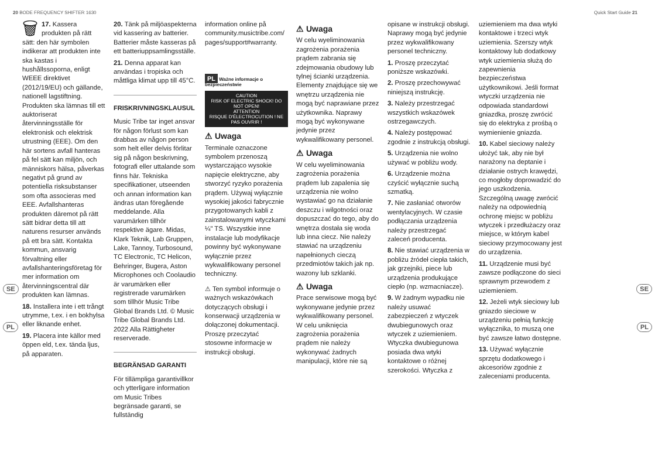20 BODE FREQUENCY SHIFTER 1630 Quick Start Guide 21
SE
PL
SE
PL
🗑 17. Kassera produkten på rätt sätt: den här symbolen indikerar att produkten inte ska kastas i hushållssoporna, enligt WEEE direktivet (2012/19/EU) och gällande, nationell lagstiftning. Produkten ska lämnas till ett auktoriserat återvinningsställe för elektronisk och elektrisk utrustning (EEE). Om den här sortens avfall hanteras på fel sätt kan miljön, och människors hälsa, påverkas negativt på grund av potentiella risksubstanser som ofta associeras med EEE. Avfallshanteras produkten däremot på rätt sätt bidrar detta till att naturens resurser används på ett bra sätt. Kontakta kommun, ansvarig förvaltning eller avfallshanteringsföretag för mer information om återvinningscentral där produkten kan lämnas.
18. Installera inte i ett trångt utrymme, t.ex. i en bokhylsa eller liknande enhet.
19. Placera inte källor med öppen eld, t.ex. tända ljus, på apparaten.
20. Tänk på miljöaspekterna vid kassering av batterier. Batterier måste kasseras på ett batteriuppsamlingsställe.
21. Denna apparat kan användas i tropiska och måttliga klimat upp till 45°C.
FRISKRIVNINGSKLAUSUL
Music Tribe tar inget ansvar för någon förlust som kan drabbas av någon person som helt eller delvis förlitar sig på någon beskrivning, fotografi eller uttalande som finns här. Tekniska specifikationer, utseenden och annan information kan ändras utan föregående meddelande. Alla varumärken tillhör respektive ägare. Midas, Klark Teknik, Lab Gruppen, Lake, Tannoy, Turbosound, TC Electronic, TC Helicon, Behringer, Bugera, Aston Microphones och Coolaudio är varumärken eller registrerade varumärken som tillhör Music Tribe Global Brands Ltd. © Music Tribe Global Brands Ltd. 2022 Alla Rättigheter reserverade.
BEGRÄNSAD GARANTI
För tillämpliga garantivillkor och ytterligare information om Music Tribes begränsade garanti, se fullständig
information online på community.musictribe.com/ pages/support#warranty.
PL Ważne informacje o bezpieczeństwie
CAUTION
RISK OF ELECTRIC SHOCK! DO NOT OPEN!
ATTENTION
RISQUE D'ÉLECTROCUTION ! NE PAS OUVRIR !
⚠ Uwaga
Terminale oznaczone symbolem przenoszą wystarczająco wysokie napięcie elektryczne, aby stworzyć ryzyko porażenia prądem. Używaj wyłącznie wysokiej jakości fabrycznie przygotowanych kabli z zainstalowanymi wtyczkami ¼" TS. Wszystkie inne instalacje lub modyfikacje powinny być wykonywane wyłącznie przez wykwalifikowany personel techniczny.
⚠ Ten symbol informuje o ważnych wskazówkach dotyczących obsługi i konserwacji urządzenia w dołączonej dokumentacji. Proszę przeczytać stosowne informacje w instrukcji obsługi.
⚠ Uwaga
W celu wyeliminowania zagrożenia porażenia prądem zabrania się zdejmowania obudowy lub tylnej ścianki urządzenia. Elementy znajdujące się we wnętrzu urządzenia nie mogą być naprawiane przez użytkownika. Naprawy mogą być wykonywane jedynie przez wykwalifikowany personel.
⚠ Uwaga
W celu wyeliminowania zagrożenia porażenia prądem lub zapalenia się urządzenia nie wolno wystawiać go na działanie deszczu i wilgotności oraz dopuszczać do tego, aby do wnętrza dostała się woda lub inna ciecz. Nie należy stawiać na urządzeniu napełnionych cieczą przedmiotów takich jak np. wazony lub szklanki.
⚠ Uwaga
Prace serwisowe mogą być wykonywane jedynie przez wykwalifikowany personel. W celu uniknięcia zagrożenia porażenia prądem nie należy wykonywać żadnych manipulacji, które nie są
opisane w instrukcji obsługi. Naprawy mogą być jedynie przez wykwalifikowany personel techniczny.
1. Proszę przeczytać poniższe wskazówki.
2. Proszę przechowywać niniejszą instrukcję.
3. Należy przestrzegać wszystkich wskazówek ostrzegawczych.
4. Należy postępować zgodnie z instrukcją obsługi.
5. Urządzenia nie wolno używać w pobliżu wody.
6. Urządzenie można czyścić wyłącznie suchą szmatką.
7. Nie zasłaniać otworów wentylacyjnych. W czasie podłączania urządzenia należy przestrzegać zaleceń producenta.
8. Nie stawiać urządzenia w pobliżu źródeł ciepła takich, jak grzejniki, piece lub urządzenia produkujące ciepło (np. wzmacniacze).
9. W żadnym wypadku nie należy usuwać zabezpieczeń z wtyczek dwubiegunowych oraz wtyczek z uziemieniem. Wtyczka dwubiegunowa posiada dwa wtyki kontaktowe o różnej szerokości. Wtyczka z
uziemieniem ma dwa wtyki kontaktowe i trzeci wtyk uziemienia. Szerszy wtyk kontaktowy lub dodatkowy wtyk uziemienia służą do zapewnienia bezpieczeństwa użytkownikowi. Jeśli format wtyczki urządzenia nie odpowiada standardowi gniazdka, proszę zwrócić się do elektryka z prośbą o wymienienie gniazda.
10. Kabel sieciowy należy ułożyć tak, aby nie był narażony na deptanie i działanie ostrych krawędzi, co mogłoby doprowadzić do jego uszkodzenia. Szczególną uwagę zwrócić należy na odpowiednią ochronę miejsc w pobliżu wtyczek i przedłużaczy oraz miejsce, w którym kabel sieciowy przymocowany jest do urządzenia.
11. Urządzenie musi być zawsze podłączone do sieci sprawnym przewodem z uziemieniem.
12. Jeżeli wtyk sieciowy lub gniazdo sieciowe w urządzeniu pełnią funkcję wyłącznika, to muszą one być zawsze łatwo dostępne.
13. Używać wyłącznie sprzętu dodatkowego i akcesoriów zgodnie z zaleceniami producenta.